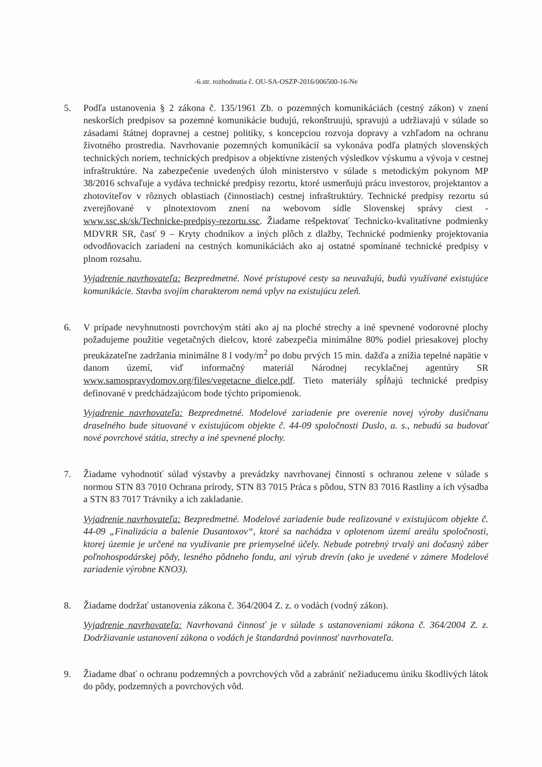-6.str. rozhodnutia č. OU-SA-OSZP-2016/006500-16-Ne
5. Podľa ustanovenia § 2 zákona č. 135/1961 Zb. o pozemných komunikáciách (cestný zákon) v znení neskorších predpisov sa pozemné komunikácie budujú, rekonštruujú, spravujú a udržiavajú v súlade so zásadami štátnej dopravnej a cestnej politiky, s koncepciou rozvoja dopravy a vzhľadom na ochranu životného prostredia. Navrhovanie pozemných komunikácií sa vykonáva podľa platných slovenských technických noriem, technických predpisov a objektívne zistených výsledkov výskumu a vývoja v cestnej infraštruktúre. Na zabezpečenie uvedených úloh ministerstvo v súlade s metodickým pokynom MP 38/2016 schvaľuje a vydáva technické predpisy rezortu, ktoré usmerňujú prácu investorov, projektantov a zhotoviteľov v rôznych oblastiach (činnostiach) cestnej infraštruktúry. Technické predpisy rezortu sú zverejňované v plnotextovom znení na webovom sídle Slovenskej správy ciest - www.ssc.sk/sk/Technicke-predpisy-rezortu.ssc. Žiadame rešpektovať Technicko-kvalitatívne podmienky MDVRR SR, časť 9 – Kryty chodníkov a iných plôch z dlažby, Technické podmienky projektovania odvodňovacích zariadení na cestných komunikáciách ako aj ostatné spomínané technické predpisy v plnom rozsahu.
Vyjadrenie navrhovateľa: Bezpredmetné. Nové prístupové cesty sa neuvažujú, budú využívané existujúce komunikácie. Stavba svojím charakterom nemá vplyv na existujúcu zeleň.
6. V prípade nevyhnutnosti povrchovým státí ako aj na ploché strechy a iné spevnené vodorovné plochy požadujeme použitie vegetačných dielcov, ktoré zabezpečia minimálne 80% podiel priesakovej plochy preukázateľne zadržania minimálne 8 l vody/m<sup>2</sup> po dobu prvých 15 min. dažďa a znížia tepelné napätie v danom území, viď informačný materiál Národnej recyklačnej agentúry SR www.samospravydomov.org/files/vegetacne_dielce.pdf. Tieto materiály spĺňajú technické predpisy definované v predchádzajúcom bode týchto pripomienok.
Vyjadrenie navrhovateľa: Bezpredmetné. Modelové zariadenie pre overenie novej výroby dusičnanu draselného bude situované v existujúcom objekte č. 44-09 spoločnosti Duslo, a. s., nebudú sa budovať nové povrchové státia, strechy a iné spevnené plochy.
7. Žiadame vyhodnotiť súlad výstavby a prevádzky navrhovanej činnosti s ochranou zelene v súlade s normou STN 83 7010 Ochrana prírody, STN 83 7015 Práca s pôdou, STN 83 7016 Rastliny a ich výsadba a STN 83 7017 Trávniky a ich zakladanie.
Vyjadrenie navrhovateľa: Bezpredmetné. Modelové zariadenie bude realizované v existujúcom objekte č. 44-09 „Finalizácia a balenie Dusantoxov“, ktoré sa nachádza v oplotenom území areálu spoločnosti, ktorej územie je určené na využívanie pre priemyselné účely. Nebude potrebný trvalý ani dočasný záber poľnohospodárskej pôdy, lesného pôdneho fondu, ani výrub drevín (ako je uvedené v zámere Modelové zariadenie výrobne KNO3).
8. Žiadame dodržať ustanovenia zákona č. 364/2004 Z. z. o vodách (vodný zákon).
Vyjadrenie navrhovateľa: Navrhovaná činnosť je v súlade s ustanoveniami zákona č. 364/2004 Z. z. Dodržiavanie ustanovení zákona o vodách je štandardná povinnosť navrhovateľa.
9. Žiadame dbať o ochranu podzemných a povrchových vôd a zabrániť nežiaducemu úniku škodlivých látok do pôdy, podzemných a povrchových vôd.